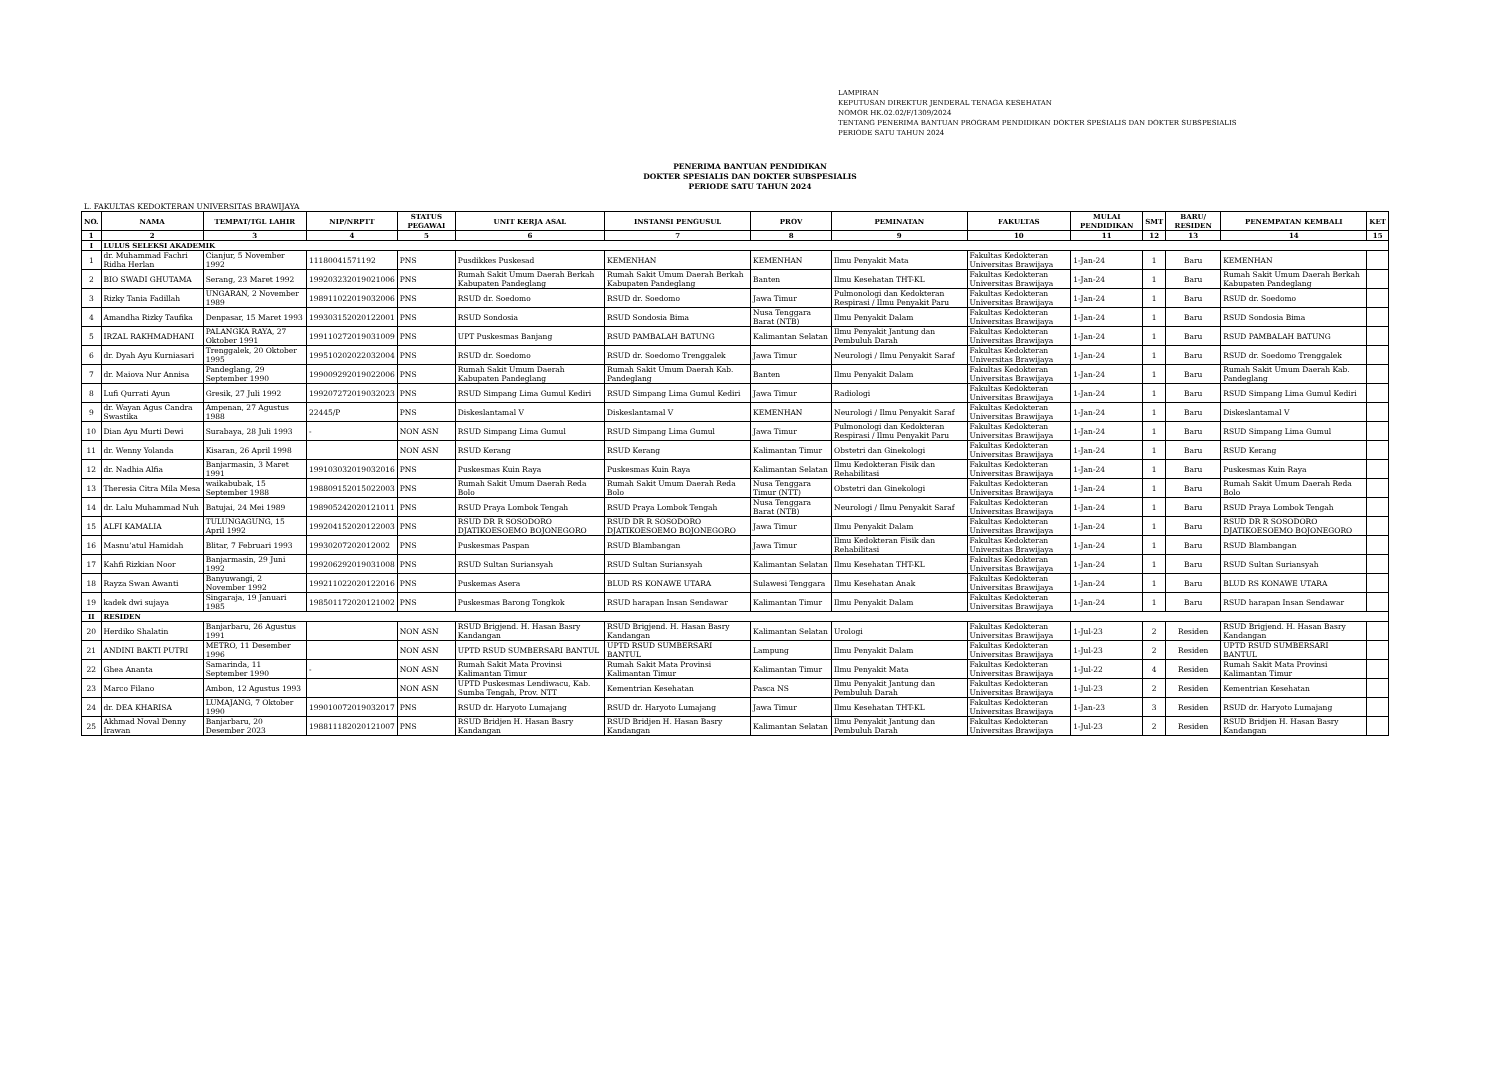LAMPIRAN
KEPUTUSAN DIREKTUR JENDERAL TENAGA KESEHATAN
NOMOR HK.02.02/F/1309/2024
TENTANG PENERIMA BANTUAN PROGRAM PENDIDIKAN DOKTER SPESIALIS DAN DOKTER SUBSPESIALIS
PERIODE SATU TAHUN 2024
PENERIMA BANTUAN PENDIDIKAN
DOKTER SPESIALIS DAN DOKTER SUBSPESIALIS
PERIODE SATU TAHUN 2024
L. FAKULTAS KEDOKTERAN UNIVERSITAS BRAWIJAYA
| NO. | NAMA | TEMPAT/TGL LAHIR | NIP/NRPTT | STATUS PEGAWAI | UNIT KERJA ASAL | INSTANSI PENGUSUL | PROV | PEMINATAN | FAKULTAS | MULAI PENDIDIKAN | SMT | BARU/ RESIDEN | PENEMPATAN KEMBALI | KET |
| --- | --- | --- | --- | --- | --- | --- | --- | --- | --- | --- | --- | --- | --- | --- |
| 1 | 2 | 3 | 4 | 5 | 6 | 7 | 8 | 9 | 10 | 11 | 12 | 13 | 14 | 15 |
| I | LULUS SELEKSI AKADEMIK | | | | | | | | | | | | | |
| 1 | dr. Muhammad Fachri Ridha Herlan | Cianjur, 5 November 1992 | 11180041571192 | PNS | Pusdikkes Puskesad | KEMENHAN | KEMENHAN | Ilmu Penyakit Mata | Fakultas Kedokteran Universitas Brawijaya | 1-Jan-24 | 1 | Baru | KEMENHAN | |
| 2 | BIO SWADI GHUTAMA | Serang, 23 Maret 1992 | 199203232019021006 | PNS | Rumah Sakit Umum Daerah Berkah Kabupaten Pandeglang | Rumah Sakit Umum Daerah Berkah Kabupaten Pandeglang | Banten | Ilmu Kesehatan THT-KL | Fakultas Kedokteran Universitas Brawijaya | 1-Jan-24 | 1 | Baru | Rumah Sakit Umum Daerah Berkah Kabupaten Pandeglang | |
| 3 | Rizky Tania Fadillah | UNGARAN, 2 November 1989 | 198911022019032006 | PNS | RSUD dr. Soedomo | RSUD dr. Soedomo | Jawa Timur | Pulmonologi dan Kedokteran Respirasi / Ilmu Penyakit Paru | Fakultas Kedokteran Universitas Brawijaya | 1-Jan-24 | 1 | Baru | RSUD dr. Soedomo | |
| 4 | Amandha Rizky Taufika | Denpasar, 15 Maret 1993 | 199303152020122001 | PNS | RSUD Sondosia | RSUD Sondosia Bima | Nusa Tenggara Barat (NTB) | Ilmu Penyakit Dalam | Fakultas Kedokteran Universitas Brawijaya | 1-Jan-24 | 1 | Baru | RSUD Sondosia Bima | |
| 5 | IRZAL RAKHMADHANI | PALANGKA RAYA, 27 Oktober 1991 | 199110272019031009 | PNS | UPT Puskesmas Banjang | RSUD PAMBALAH BATUNG | Kalimantan Selatan | Ilmu Penyakit Jantung dan Pembuluh Darah | Fakultas Kedokteran Universitas Brawijaya | 1-Jan-24 | 1 | Baru | RSUD PAMBALAH BATUNG | |
| 6 | dr. Dyah Ayu Kurniasari | Trenggalek, 20 Oktober 1995 | 199510202022032004 | PNS | RSUD dr. Soedomo | RSUD dr. Soedomo Trenggalek | Jawa Timur | Neurologi / Ilmu Penyakit Saraf | Fakultas Kedokteran Universitas Brawijaya | 1-Jan-24 | 1 | Baru | RSUD dr. Soedomo Trenggalek | |
| 7 | dr. Maiova Nur Annisa | Pandeglang, 29 September 1990 | 199009292019022006 | PNS | Rumah Sakit Umum Daerah Kabupaten Pandeglang | Rumah Sakit Umum Daerah Kab. Pandeglang | Banten | Ilmu Penyakit Dalam | Fakultas Kedokteran Universitas Brawijaya | 1-Jan-24 | 1 | Baru | Rumah Sakit Umum Daerah Kab. Pandeglang | |
| 8 | Lufi Qurrati Ayun | Gresik, 27 Juli 1992 | 199207272019032023 | PNS | RSUD Simpang Lima Gumul Kediri | RSUD Simpang Lima Gumul Kediri | Jawa Timur | Radiologi | Fakultas Kedokteran Universitas Brawijaya | 1-Jan-24 | 1 | Baru | RSUD Simpang Lima Gumul Kediri | |
| 9 | dr. Wayan Agus Candra Swastika | Ampenan, 27 Agustus 1988 | 22445/P | PNS | Diskeslantamal V | Diskeslantamal V | KEMENHAN | Neurologi / Ilmu Penyakit Saraf | Fakultas Kedokteran Universitas Brawijaya | 1-Jan-24 | 1 | Baru | Diskeslantamal V | |
| 10 | Dian Ayu Murti Dewi | Surabaya, 28 Juli 1993 | - | NON ASN | RSUD Simpang Lima Gumul | RSUD Simpang Lima Gumul | Jawa Timur | Pulmonologi dan Kedokteran Respirasi / Ilmu Penyakit Paru | Fakultas Kedokteran Universitas Brawijaya | 1-Jan-24 | 1 | Baru | RSUD Simpang Lima Gumul | |
| 11 | dr. Wenny Yolanda | Kisaran, 26 April 1998 | | NON ASN | RSUD Kerang | RSUD Kerang | Kalimantan Timur | Obstetri dan Ginekologi | Fakultas Kedokteran Universitas Brawijaya | 1-Jan-24 | 1 | Baru | RSUD Kerang | |
| 12 | dr. Nadhia Alfia | Banjarmasin, 3 Maret 1991 | 199103032019032016 | PNS | Puskesmas Kuin Raya | Puskesmas Kuin Raya | Kalimantan Selatan | Ilmu Kedokteran Fisik dan Rehabilitasi | Fakultas Kedokteran Universitas Brawijaya | 1-Jan-24 | 1 | Baru | Puskesmas Kuin Raya | |
| 13 | Theresia Citra Mila Mesa | waikabubak, 15 September 1988 | 198809152015022003 | PNS | Rumah Sakit Umum Daerah Reda Bolo | Rumah Sakit Umum Daerah Reda Bolo | Nusa Tenggara Timur (NTT) | Obstetri dan Ginekologi | Fakultas Kedokteran Universitas Brawijaya | 1-Jan-24 | 1 | Baru | Rumah Sakit Umum Daerah Reda Bolo | |
| 14 | dr. Lalu Muhammad Nuh | Batujai, 24 Mei 1989 | 198905242020121011 | PNS | RSUD Praya Lombok Tengah | RSUD Praya Lombok Tengah | Nusa Tenggara Barat (NTB) | Neurologi / Ilmu Penyakit Saraf | Fakultas Kedokteran Universitas Brawijaya | 1-Jan-24 | 1 | Baru | RSUD Praya Lombok Tengah | |
| 15 | ALFI KAMALIA | TULUNGAGUNG, 15 April 1992 | 199204152020122003 | PNS | RSUD DR R SOSODORO DJATIKOESOEMO BOJONEGORO | RSUD DR R SOSODORO DJATIKOESOEMO BOJONEGORO | Jawa Timur | Ilmu Penyakit Dalam | Fakultas Kedokteran Universitas Brawijaya | 1-Jan-24 | 1 | Baru | RSUD DR R SOSODORO DJATIKOESOEMO BOJONEGORO | |
| 16 | Masnu’atul Hamidah | Blitar, 7 Februari 1993 | 19930207202012002 | PNS | Puskesmas Paspan | RSUD Blambangan | Jawa Timur | Ilmu Kedokteran Fisik dan Rehabilitasi | Fakultas Kedokteran Universitas Brawijaya | 1-Jan-24 | 1 | Baru | RSUD Blambangan | |
| 17 | Kahfi Rizkian Noor | Banjarmasin, 29 Juni 1992 | 199206292019031008 | PNS | RSUD Sultan Suriansyah | RSUD Sultan Suriansyah | Kalimantan Selatan | Ilmu Kesehatan THT-KL | Fakultas Kedokteran Universitas Brawijaya | 1-Jan-24 | 1 | Baru | RSUD Sultan Suriansyah | |
| 18 | Rayza Swan Awanti | Banyuwangi, 2 November 1992 | 199211022020122016 | PNS | Puskemas Asera | BLUD RS KONAWE UTARA | Sulawesi Tenggara | Ilmu Kesehatan Anak | Fakultas Kedokteran Universitas Brawijaya | 1-Jan-24 | 1 | Baru | BLUD RS KONAWE UTARA | |
| 19 | kadek dwi sujaya | Singaraja, 19 Januari 1985 | 198501172020121002 | PNS | Puskesmas Barong Tongkok | RSUD harapan Insan Sendawar | Kalimantan Timur | Ilmu Penyakit Dalam | Fakultas Kedokteran Universitas Brawijaya | 1-Jan-24 | 1 | Baru | RSUD harapan Insan Sendawar | |
| II | RESIDEN | | | | | | | | | | | | | |
| 20 | Herdiko Shalatin | Banjarbaru, 26 Agustus 1991 | | NON ASN | RSUD Brigjend. H. Hasan Basry Kandangan | RSUD Brigjend. H. Hasan Basry Kandangan | Kalimantan Selatan | Urologi | Fakultas Kedokteran Universitas Brawijaya | 1-Jul-23 | 2 | Residen | RSUD Brigjend. H. Hasan Basry Kandangan | |
| 21 | ANDINI BAKTI PUTRI | METRO, 11 Desember 1996 | | NON ASN | UPTD RSUD SUMBERSARI BANTUL | UPTD RSUD SUMBERSARI BANTUL | Lampung | Ilmu Penyakit Dalam | Fakultas Kedokteran Universitas Brawijaya | 1-Jul-23 | 2 | Residen | UPTD RSUD SUMBERSARI BANTUL | |
| 22 | Ghea Ananta | Samarinda, 11 September 1990 | - | NON ASN | Rumah Sakit Mata Provinsi Kalimantan Timur | Rumah Sakit Mata Provinsi Kalimantan Timur | Kalimantan Timur | Ilmu Penyakit Mata | Fakultas Kedokteran Universitas Brawijaya | 1-Jul-22 | 4 | Residen | Rumah Sakit Mata Provinsi Kalimantan Timur | |
| 23 | Marco Filano | Ambon, 12 Agustus 1993 | | NON ASN | UPTD Puskesmas Lendiwacu, Kab. Sumba Tengah, Prov. NTT | Kementrian Kesehatan | Pasca NS | Ilmu Penyakit Jantung dan Pembuluh Darah | Fakultas Kedokteran Universitas Brawijaya | 1-Jul-23 | 2 | Residen | Kementrian Kesehatan | |
| 24 | dr. DEA KHARISA | LUMAJANG, 7 Oktober 1990 | 199010072019032017 | PNS | RSUD dr. Haryoto Lumajang | RSUD dr. Haryoto Lumajang | Jawa Timur | Ilmu Kesehatan THT-KL | Fakultas Kedokteran Universitas Brawijaya | 1-Jan-23 | 3 | Residen | RSUD dr. Haryoto Lumajang | |
| 25 | Akhmad Noval Denny Irawan | Banjarbaru, 20 Desember 2023 | 198811182020121007 | PNS | RSUD Bridjen H. Hasan Basry Kandangan | RSUD Bridjen H. Hasan Basry Kandangan | Kalimantan Selatan | Ilmu Penyakit Jantung dan Pembuluh Darah | Fakultas Kedokteran Universitas Brawijaya | 1-Jul-23 | 2 | Residen | RSUD Bridjen H. Hasan Basry Kandangan | |